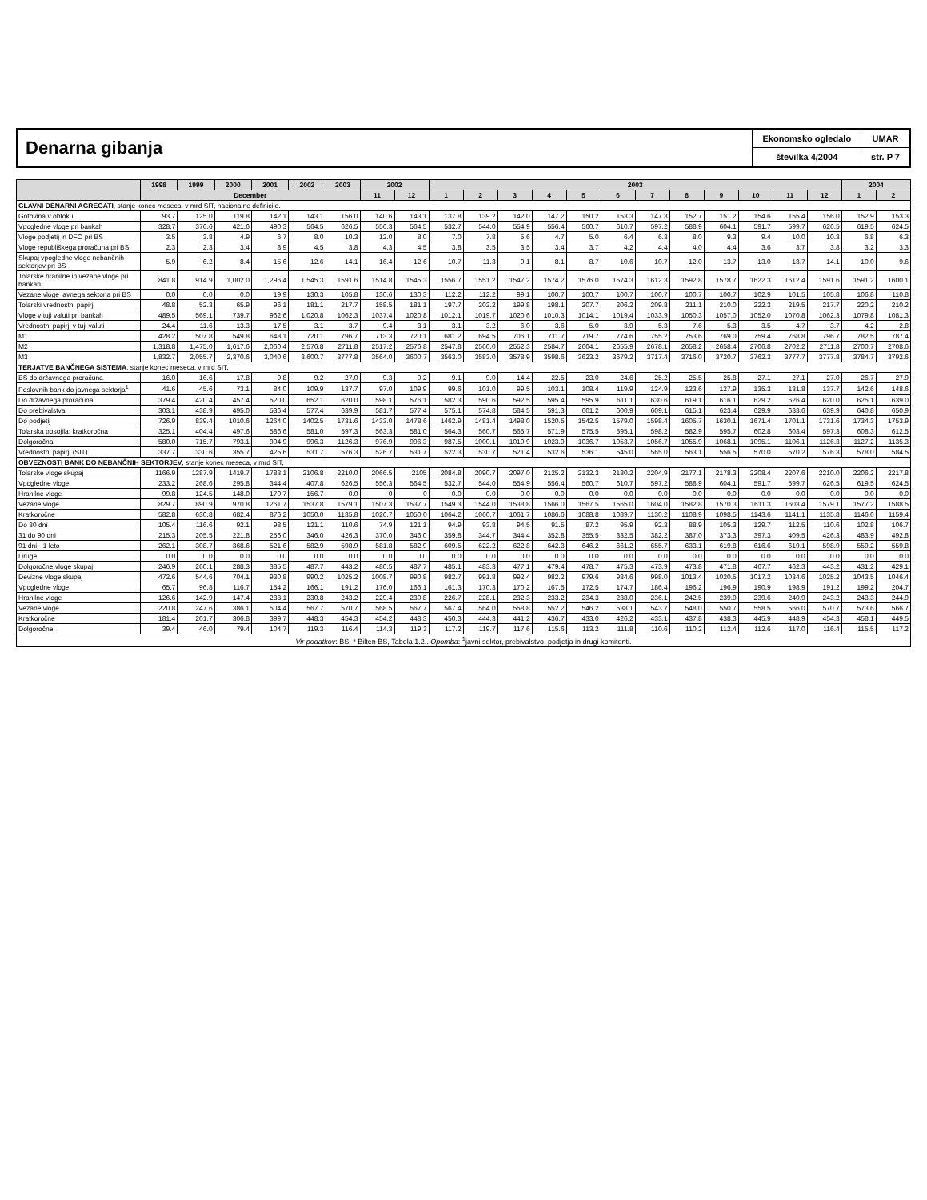Denarna gibanja
Ekonomsko ogledalo
številka 4/2004
UMAR
str. P 7
| | 1998 | 1999 | 2000 | 2001 | 2002 | 2003 | 2002 | | 2003 | | | | | | | | | | | | 2004 | |
| --- | --- | --- | --- | --- | --- | --- | --- | --- | --- | --- | --- | --- | --- | --- | --- | --- | --- | --- | --- | --- | --- | --- |
| | December | | | | | | 11 | 12 | 1 | 2 | 3 | 4 | 5 | 6 | 7 | 8 | 9 | 10 | 11 | 12 | 1 | 2 |
| GLAVNI DENARNI AGREGATI , stanje konec meseca, v mrd SIT, nacionalne definicije. | | | | | | | | | | | | | | | | | | | | | | |
| Gotovina v obtoku | 93.7 | 125.0 | 119.8 | 142.1 | 143.1 | 156.0 | 140.6 | 143.1 | 137.8 | 139.2 | 142.0 | 147.2 | 150.2 | 153.3 | 147.3 | 152.7 | 151.2 | 154.6 | 155.4 | 156.0 | 152.9 | 153.3 |
| Vpogledne vloge pri bankah | 328.7 | 376.6 | 421.6 | 490.3 | 564.5 | 626.5 | 556.3 | 564.5 | 532.7 | 544.0 | 554.9 | 556.4 | 560.7 | 610.7 | 597.2 | 588.9 | 604.1 | 591.7 | 599.7 | 626.5 | 619.5 | 624.5 |
| Vloge podjetij in DFO pri BS | 3.5 | 3.8 | 4.9 | 6.7 | 8.0 | 10.3 | 12.0 | 8.0 | 7.0 | 7.8 | 5.6 | 4.7 | 5.0 | 6.4 | 6.3 | 8.0 | 9.3 | 9.4 | 10.0 | 10.3 | 6.8 | 6.3 |
| Vloge republiškega proračuna pri BS | 2.3 | 2.3 | 3.4 | 8.9 | 4.5 | 3.8 | 4.3 | 4.5 | 3.8 | 3.5 | 3.5 | 3.4 | 3.7 | 4.2 | 4.4 | 4.0 | 4.4 | 3.6 | 3.7 | 3.8 | 3.2 | 3.3 |
| Skupaj vpogledne vloge nebančnih sektorjev pri BS | 5.9 | 6.2 | 8.4 | 15.6 | 12.6 | 14.1 | 16.4 | 12.6 | 10.7 | 11.3 | 9.1 | 8.1 | 8.7 | 10.6 | 10.7 | 12.0 | 13.7 | 13.0 | 13.7 | 14.1 | 10.0 | 9.6 |
| Tolarske hranilne in vezane vloge pri bankah | 841.8 | 914.9 | 1,002.0 | 1,296.4 | 1,545.3 | 1591.6 | 1514.8 | 1545.3 | 1556.7 | 1551.2 | 1547.2 | 1574.2 | 1576.0 | 1574.3 | 1612.3 | 1592.8 | 1578.7 | 1622.3 | 1612.4 | 1591.6 | 1591.2 | 1600.1 |
| Vezane vloge javnega sektorja pri BS | 0.0 | 0.0 | 0.0 | 19.9 | 130.3 | 105.8 | 130.6 | 130.3 | 112.2 | 112.2 | 99.1 | 100.7 | 100.7 | 100.7 | 100.7 | 100.7 | 100.7 | 102.9 | 101.5 | 105.8 | 106.8 | 110.8 |
| Tolarski vrednostni papirji | 48.8 | 52.3 | 65.9 | 96.1 | 181.1 | 217.7 | 158.5 | 181.1 | 197.7 | 202.2 | 199.8 | 198.1 | 207.7 | 206.2 | 209.8 | 211.1 | 210.0 | 222.3 | 219.5 | 217.7 | 220.2 | 210.2 |
| Vloge v tuji valuti pri bankah | 489.5 | 569.1 | 739.7 | 962.6 | 1,020.8 | 1062.3 | 1037.4 | 1020.8 | 1012.1 | 1019.7 | 1020.6 | 1010.3 | 1014.1 | 1019.4 | 1033.9 | 1050.3 | 1057.0 | 1052.0 | 1070.8 | 1062.3 | 1079.8 | 1081.3 |
| Vrednostni papirji v tuji valuti | 24.4 | 11.6 | 13.3 | 17.5 | 3.1 | 3.7 | 9.4 | 3.1 | 3.1 | 3.2 | 6.0 | 3.6 | 5.0 | 3.9 | 5.3 | 7.6 | 5.3 | 3.5 | 4.7 | 3.7 | 4.2 | 2.8 |
| M1 | 428.2 | 507.8 | 549.8 | 648.1 | 720.1 | 796.7 | 713.3 | 720.1 | 681.2 | 694.5 | 706.1 | 711.7 | 719.7 | 774.6 | 755.2 | 753.6 | 769.0 | 759.4 | 768.8 | 796.7 | 782.5 | 787.4 |
| M2 | 1,318.8 | 1,475.0 | 1,617.6 | 2,060.4 | 2,576.8 | 2711.8 | 2517.2 | 2576.8 | 2547.8 | 2560.0 | 2552.3 | 2584.7 | 2604.1 | 2655.9 | 2678.1 | 2658.2 | 2658.4 | 2706.8 | 2702.2 | 2711.8 | 2700.7 | 2708.6 |
| M3 | 1,832.7 | 2,055.7 | 2,370.6 | 3,040.6 | 3,600.7 | 3777.8 | 3564.0 | 3600.7 | 3563.0 | 3583.0 | 3578.9 | 3598.6 | 3623.2 | 3679.2 | 3717.4 | 3716.0 | 3720.7 | 3762.3 | 3777.7 | 3777.8 | 3784.7 | 3792.6 |
| TERJATVE BANČNEGA SISTEMA , stanje konec meseca, v mrd SIT, | | | | | | | | | | | | | | | | | | | | | | |
| BS do državnega proračuna | 16.0 | 16.6 | 17.8 | 9.8 | 9.2 | 27.0 | 9.3 | 9.2 | 9.1 | 9.0 | 14.4 | 22.5 | 23.0 | 24.6 | 25.2 | 25.5 | 25.8 | 27.1 | 27.1 | 27.0 | 26.7 | 27.9 |
| Poslovnih bank do javnega sektorja<sup>1</sup> | 41.6 | 45.6 | 73.1 | 84.0 | 109.9 | 137.7 | 97.0 | 109.9 | 99.6 | 101.0 | 99.5 | 103.1 | 108.4 | 119.9 | 124.9 | 123.6 | 127.9 | 135.3 | 131.8 | 137.7 | 142.6 | 148.6 |
| Do državnega proračuna | 379.4 | 420.4 | 457.4 | 520.0 | 652.1 | 620.0 | 598.1 | 576.1 | 582.3 | 590.6 | 592.5 | 595.4 | 595.9 | 611.1 | 630.6 | 619.1 | 616.1 | 629.2 | 626.4 | 620.0 | 625.1 | 639.0 |
| Do prebivalstva | 303.1 | 438.9 | 495.0 | 536.4 | 577.4 | 639.9 | 581.7 | 577.4 | 575.1 | 574.8 | 584.5 | 591.3 | 601.2 | 600.9 | 609.1 | 615.1 | 623.4 | 629.9 | 633.6 | 639.9 | 640.8 | 650.9 |
| Do podjetij | 726.9 | 839.4 | 1010.6 | 1264.0 | 1402.5 | 1731.6 | 1433.0 | 1478.6 | 1462.9 | 1481.4 | 1498.0 | 1520.5 | 1542.5 | 1579.0 | 1598.4 | 1605.7 | 1630.1 | 1671.4 | 1701.1 | 1731.6 | 1734.3 | 1753.9 |
| Tolarska posojila: kratkoročna | 325.1 | 404.4 | 497.6 | 586.6 | 581.0 | 597.3 | 563.3 | 581.0 | 564.3 | 560.7 | 565.7 | 571.9 | 575.5 | 595.1 | 598.2 | 582.9 | 595.7 | 602.8 | 603.4 | 597.3 | 608.3 | 612.5 |
| Dolgoročna | 580.0 | 715.7 | 793.1 | 904.9 | 996.3 | 1126.3 | 976.9 | 996.3 | 987.5 | 1000.1 | 1019.9 | 1023.9 | 1036.7 | 1053.7 | 1056.7 | 1055.9 | 1068.1 | 1095.1 | 1106.1 | 1126.3 | 1127.2 | 1135.3 |
| Vrednostni papirji (SIT) | 337.7 | 330.6 | 355.7 | 425.6 | 531.7 | 576.3 | 526.7 | 531.7 | 522.3 | 530.7 | 521.4 | 532.6 | 536.1 | 545.0 | 565.0 | 563.1 | 556.5 | 570.0 | 570.2 | 576.3 | 578.0 | 584.5 |
| OBVEZNOSTI BANK DO NEBANČNIH SEKTORJEV , stanje konec meseca, v mrd SIT, | | | | | | | | | | | | | | | | | | | | | | |
| Tolarske vloge skupaj | 1166.9 | 1287.9 | 1419.7 | 1783.1 | 2106.8 | 2210.0 | 2066.5 | 2105 | 2084.8 | 2090.7 | 2097.0 | 2125.2 | 2132.3 | 2180.2 | 2204.9 | 2177.1 | 2178.3 | 2208.4 | 2207.6 | 2210.0 | 2206.2 | 2217.8 |
| Vpogledne vloge | 233.2 | 268.6 | 295.8 | 344.4 | 407.8 | 626.5 | 556.3 | 564.5 | 532.7 | 544.0 | 554.9 | 556.4 | 560.7 | 610.7 | 597.2 | 588.9 | 604.1 | 591.7 | 599.7 | 626.5 | 619.5 | 624.5 |
| Hranilne vloge | 99.8 | 124.5 | 148.0 | 170.7 | 156.7 | 0.0 | 0 | 0 | 0.0 | 0.0 | 0.0 | 0.0 | 0.0 | 0.0 | 0.0 | 0.0 | 0.0 | 0.0 | 0.0 | 0.0 | 0.0 | 0.0 |
| Vezane vloge | 829.7 | 890.9 | 970.8 | 1261.7 | 1537.8 | 1579.1 | 1507.3 | 1537.7 | 1549.3 | 1544.0 | 1538.8 | 1566.0 | 1567.5 | 1565.0 | 1604.0 | 1582.8 | 1570.3 | 1611.3 | 1603.4 | 1579.1 | 1577.2 | 1588.5 |
| Kratkoročne | 582.8 | 630.8 | 682.4 | 876.2 | 1050.0 | 1135.8 | 1026.7 | 1050.0 | 1064.2 | 1060.7 | 1061.7 | 1086.6 | 1088.8 | 1089.7 | 1130.2 | 1108.9 | 1098.5 | 1143.6 | 1141.1 | 1135.8 | 1146.0 | 1159.4 |
| Do 30 dni | 105.4 | 116.6 | 92.1 | 98.5 | 121.1 | 110.6 | 74.9 | 121.1 | 94.9 | 93.8 | 94.5 | 91.5 | 87.2 | 95.9 | 92.3 | 88.9 | 105.3 | 129.7 | 112.5 | 110.6 | 102.8 | 106.7 |
| 31 do 90 dni | 215.3 | 205.5 | 221.8 | 256.0 | 346.0 | 426.3 | 370.0 | 346.0 | 359.8 | 344.7 | 344.4 | 352.8 | 355.5 | 332.5 | 382.2 | 387.0 | 373.3 | 397.3 | 409.5 | 426.3 | 483.9 | 492.8 |
| 91 dni - 1 leto | 262.1 | 308.7 | 368.6 | 521.6 | 582.9 | 598.9 | 581.8 | 582.9 | 609.5 | 622.2 | 622.8 | 642.3 | 646.2 | 661.2 | 655.7 | 633.1 | 619.8 | 616.6 | 619.1 | 598.9 | 559.2 | 559.8 |
| Druge | 0.0 | 0.0 | 0.0 | 0.0 | 0.0 | 0.0 | 0.0 | 0.0 | 0.0 | 0.0 | 0.0 | 0.0 | 0.0 | 0.0 | 0.0 | 0.0 | 0.0 | 0.0 | 0.0 | 0.0 | 0.0 | 0.0 |
| Dolgoročne vloge skupaj | 246.9 | 260.1 | 288.3 | 385.5 | 487.7 | 443.2 | 480.5 | 487.7 | 485.1 | 483.3 | 477.1 | 479.4 | 478.7 | 475.3 | 473.9 | 473.8 | 471.8 | 467.7 | 462.3 | 443.2 | 431.2 | 429.1 |
| Devizne vloge skupaj | 472.6 | 544.6 | 704.1 | 930.8 | 990.2 | 1025.2 | 1008.7 | 990.8 | 982.7 | 991.8 | 992.4 | 982.2 | 979.6 | 984.6 | 998.0 | 1013.4 | 1020.5 | 1017.2 | 1034.6 | 1025.2 | 1043.5 | 1046.4 |
| Vpogledne vloge | 65.7 | 96.8 | 116.7 | 154.2 | 166.1 | 191.2 | 176.0 | 166.1 | 161.3 | 170.3 | 170.2 | 167.5 | 172.5 | 174.7 | 186.4 | 196.2 | 196.9 | 190.9 | 198.9 | 191.2 | 199.2 | 204.7 |
| Hranilne vloge | 126.6 | 142.9 | 147.4 | 233.1 | 230.8 | 243.2 | 229.4 | 230.8 | 226.7 | 228.1 | 232.3 | 233.2 | 234.3 | 238.0 | 236.1 | 242.5 | 239.9 | 239.6 | 240.9 | 243.2 | 243.3 | 244.9 |
| Vezane vloge | 220.8 | 247.6 | 386.1 | 504.4 | 567.7 | 570.7 | 568.5 | 567.7 | 567.4 | 564.0 | 558.8 | 552.2 | 546.2 | 538.1 | 543.7 | 548.0 | 550.7 | 558.5 | 566.0 | 570.7 | 573.6 | 566.7 |
| Kratkoročne | 181.4 | 201.7 | 306.8 | 399.7 | 448.3 | 454.3 | 454.2 | 448.3 | 450.3 | 444.3 | 441.2 | 436.7 | 433.0 | 426.2 | 433.1 | 437.8 | 438.3 | 445.9 | 448.9 | 454.3 | 458.1 | 449.5 |
| Dolgoročne | 39.4 | 46.0 | 79.4 | 104.7 | 119.3 | 116.4 | 114.3 | 119.3 | 117.2 | 119.7 | 117.6 | 115.6 | 113.2 | 111.8 | 110.6 | 110.2 | 112.4 | 112.6 | 117.0 | 116.4 | 115.5 | 117.2 |
| Vir podatkov : BS. * Bilten BS, Tabela 1.2.. Opomba : <sup>1</sup>javni sektor, prebivalstvo, podjetja in drugi komitenti. | | | | | | | | | | | | | | | | | | | | | | |